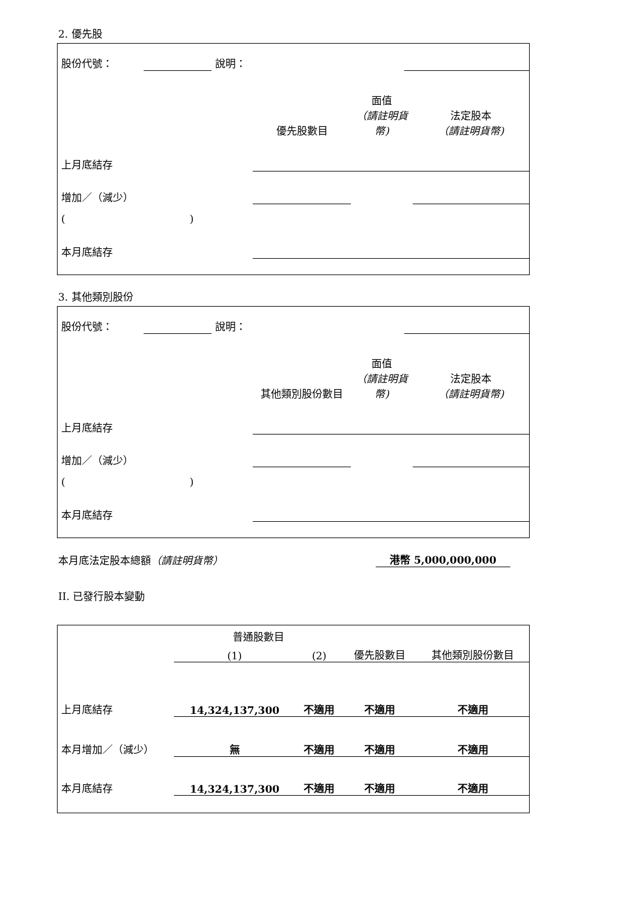2. 優先股
| 股份代號： | | 說明： | | |
| | 優先股數目 | 面值 （請註明貨幣) | 法定股本 （請註明貨幣) |
| 上月底結存 | | | |
| 增加／（減少） | | | |
| ( ) | | | |
| 本月底結存 | | | |
3. 其他類別股份
| 股份代號： | | 說明： | | |
| | 其他類別股份數目 | 面值 （請註明貨幣) | 法定股本 （請註明貨幣) |
| 上月底結存 | | | |
| 增加／（減少） | | | |
| ( ) | | | |
| 本月底結存 | | | |
| 本月底法定股本總額 （請註明貨幣） | 港幣 5,000,000,000 | |
II. 已發行股本變動
| | 普通股數目 | | | 其他類別股份數目 |
| | (1) | (2) | 優先股數目 | |
| 上月底結存 | 14,324,137,300 | 不適用 | 不適用 | 不適用 |
| 本月增加／（減少） | 無 | 不適用 | 不適用 | 不適用 |
| 本月底結存 | 14,324,137,300 | 不適用 | 不適用 | 不適用 |